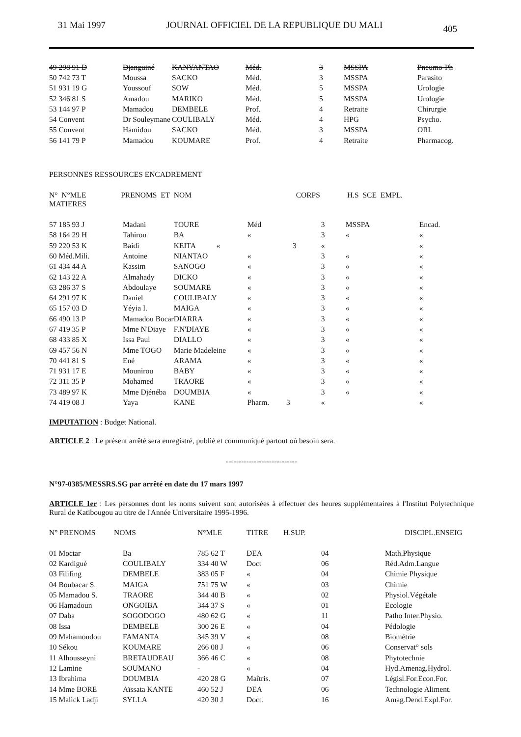31 Mai 1997 JOURNAL OFFICIEL DE LA REPUBLIQUE DU MALI 405
| 49 298 91 D | Djanguiné | KANYANTAO | Méd. | 3 | MSSPA | Pneumo-Ph |
| 50 742 73 T | Moussa | SACKO | Méd. | 3 | MSSPA | Parasito |
| 51 931 19 G | Youssouf | SOW | Méd. | 5 | MSSPA | Urologie |
| 52 346 81 S | Amadou | MARIKO | Méd. | 5 | MSSPA | Urologie |
| 53 144 97 P | Mamadou | DEMBELE | Prof. | 4 | Retraite | Chirurgie |
| 54 Convent | Dr Souleymane | COULIBALY | Méd. | 4 | HPG | Psycho. |
| 55 Convent | Hamidou | SACKO | Méd. | 3 | MSSPA | ORL |
| 56 141 79 P | Mamadou | KOUMARE | Prof. | 4 | Retraite | Pharmacog. |
PERSONNES RESSOURCES ENCADREMENT
N° N°MLE PRENOMS ET NOM CORPS H.S SCE EMPL. MATIERES
| 57 185 93 J | Madani | TOURE | Méd | 3 | MSSPA | Encad. |
| 58 164 29 H | Tahirou | BA | « | 3 | « | « |
| 59 220 53 K | Baidi | KEITA « | 3 | « | | « |
| 60 Méd.Mili. | Antoine | NIANTAO | « | 3 | « | « |
| 61 434 44 A | Kassim | SANOGO | « | 3 | « | « |
| 62 143 22 A | Almahady | DICKO | « | 3 | « | « |
| 63 286 37 S | Abdoulaye | SOUMARE | « | 3 | « | « |
| 64 291 97 K | Daniel | COULIBALY | « | 3 | « | « |
| 65 157 03 D | Yéyia I. | MAIGA | « | 3 | « | « |
| 66 490 13 P | Mamadou Bocar | DIARRA | « | 3 | « | « |
| 67 419 35 P | Mme N'Diaye | F.N'DIAYE | « | 3 | « | « |
| 68 433 85 X | Issa Paul | DIALLO | « | 3 | « | « |
| 69 457 56 N | Mme TOGO | Marie Madeleine | « | 3 | « | « |
| 70 441 81 S | Ené | ARAMA | « | 3 | « | « |
| 71 931 17 E | Mounirou | BABY | « | 3 | « | « |
| 72 311 35 P | Mohamed | TRAORE | « | 3 | « | « |
| 73 489 97 K | Mme Djénéba | DOUMBIA | « | 3 | « | « |
| 74 419 08 J | Yaya | KANE | Pharm. 3 | « | | « |
IMPUTATION : Budget National.
ARTICLE 2 : Le présent arrêté sera enregistré, publié et communiqué partout où besoin sera.
----------------------------
N°97-0385/MESSRS.SG par arrêté en date du 17 mars 1997
ARTICLE 1er : Les personnes dont les noms suivent sont autorisées à effectuer des heures supplémentaires à l'Institut Polytechnique Rural de Katibougou au titre de l'Année Universitaire 1995-1996.
| N° PRENOMS | NOMS | N°MLE | TITRE | H.SUP. | | DISCIPL.ENSEIG |
| --- | --- | --- | --- | --- | --- | --- |
| 01 Moctar | Ba | 785 62 T | DEA | 04 | Math.Physique |
| 02 Kardigué | COULIBALY | 334 40 W | Doct | 06 | Réd.Adm.Langue |
| 03 Filifing | DEMBELE | 383 05 F | « | 04 | Chimie Physique |
| 04 Boubacar S. | MAIGA | 751 75 W | « | 03 | Chimie |
| 05 Mamadou S. | TRAORE | 344 40 B | « | 02 | Physiol.Végétale |
| 06 Hamadoun | ONGOIBA | 344 37 S | « | 01 | Ecologie |
| 07 Daba | SOGODOGO | 480 62 G | « | 11 | Patho Inter.Physio. |
| 08 Issa | DEMBELE | 300 26 E | « | 04 | Pédologie |
| 09 Mahamoudou | FAMANTA | 345 39 V | « | 08 | Biométrie |
| 10 Sékou | KOUMARE | 266 08 J | « | 06 | Conservat° sols |
| 11 Alhousseyni | BRETAUDEAU | 366 46 C | « | 08 | Phytotechnie |
| 12 Lamine | SOUMANO | - | « | 04 | Hyd.Amenag.Hydrol. |
| 13 Ibrahima | DOUMBIA | 420 28 G | Maîtris. | 07 | Législ.For.Econ.For. |
| 14 Mme BORE | Aïssata KANTE | 460 52 J | DEA | 06 | Technologie Aliment. |
| 15 Malick Ladji | SYLLA | 420 30 J | Doct. | 16 | Amag.Dend.Expl.For. |